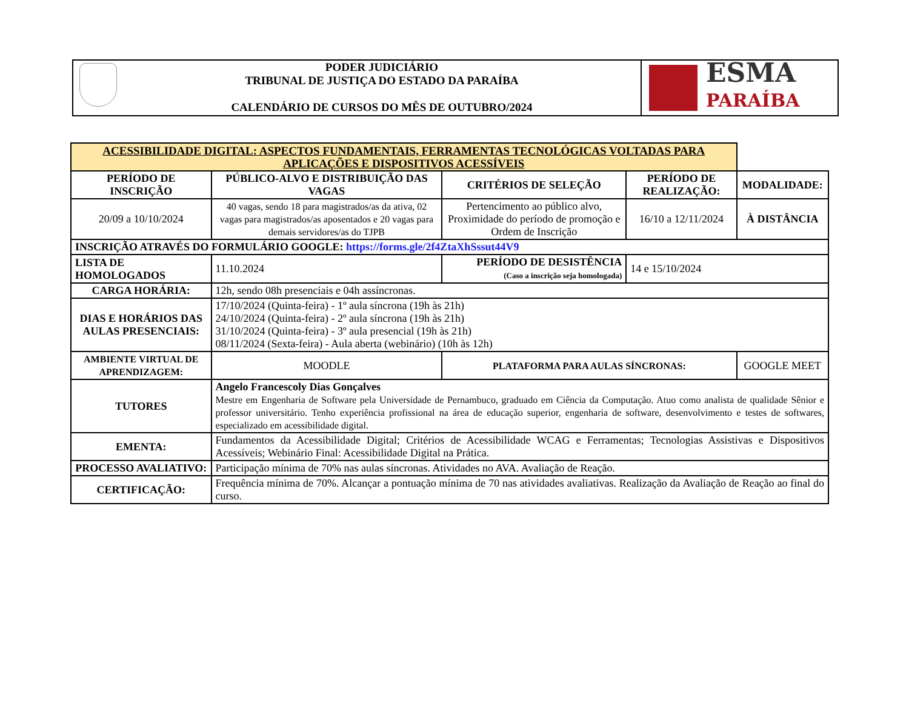PODER JUDICIÁRIO
TRIBUNAL DE JUSTIÇA DO ESTADO DA PARAÍBA
CALENDÁRIO DE CURSOS DO MÊS DE OUTUBRO/2024
ESMA
PARAÍBA
| ACESSIBILIDADE DIGITAL: ASPECTOS FUNDAMENTAIS, FERRAMENTAS TECNOLÓGICAS VOLTADAS PARA APLICAÇÕES E DISPOSITIVOS ACESSÍVEIS | | | | |
| PERÍODO DE INSCRIÇÃO | PÚBLICO-ALVO E DISTRIBUIÇÃO DAS VAGAS | CRITÉRIOS DE SELEÇÃO | PERÍODO DE REALIZAÇÃO: | MODALIDADE: |
| 20/09 a 10/10/2024 | 40 vagas, sendo 18 para magistrados/as da ativa, 02 vagas para magistrados/as aposentados e 20 vagas para demais servidores/as do TJPB | Pertencimento ao público alvo, Proximidade do período de promoção e Ordem de Inscrição | 16/10 a 12/11/2024 | À DISTÂNCIA |
| INSCRIÇÃO ATRAVÉS DO FORMULÁRIO GOOGLE: https://forms.gle/2f4ZtaXhSssut44V9 | | | | |
| LISTA DE HOMOLOGADOS | 11.10.2024 | PERÍODO DE DESISTÊNCIA (Caso a inscrição seja homologada) | 14 e 15/10/2024 | |
| CARGA HORÁRIA: | 12h, sendo 08h presenciais e 04h assíncronas. | | | |
| DIAS E HORÁRIOS DAS AULAS PRESENCIAIS: | 17/10/2024 (Quinta-feira) - 1º aula síncrona (19h às 21h) 24/10/2024 (Quinta-feira) - 2º aula síncrona (19h às 21h) 31/10/2024 (Quinta-feira) - 3º aula presencial (19h às 21h) 08/11/2024 (Sexta-feira) - Aula aberta (webinário) (10h às 12h) | | | |
| AMBIENTE VIRTUAL DE APRENDIZAGEM: | MOODLE | PLATAFORMA PARA AULAS SÍNCRONAS: | | GOOGLE MEET |
| TUTORES | Angelo Francescoly Dias Gonçalves Mestre em Engenharia de Software pela Universidade de Pernambuco, graduado em Ciência da Computação. Atuo como analista de qualidade Sênior e professor universitário. Tenho experiência profissional na área de educação superior, engenharia de software, desenvolvimento e testes de softwares, especializado em acessibilidade digital. | | | |
| EMENTA: | Fundamentos da Acessibilidade Digital; Critérios de Acessibilidade WCAG e Ferramentas; Tecnologias Assistivas e Dispositivos Acessíveis; Webinário Final: Acessibilidade Digital na Prática. | | | |
| PROCESSO AVALIATIVO: | Participação mínima de 70% nas aulas síncronas. Atividades no AVA. Avaliação de Reação. | | | |
| CERTIFICAÇÃO: | Frequência mínima de 70%. Alcançar a pontuação mínima de 70 nas atividades avaliativas. Realização da Avaliação de Reação ao final do curso. | | | |